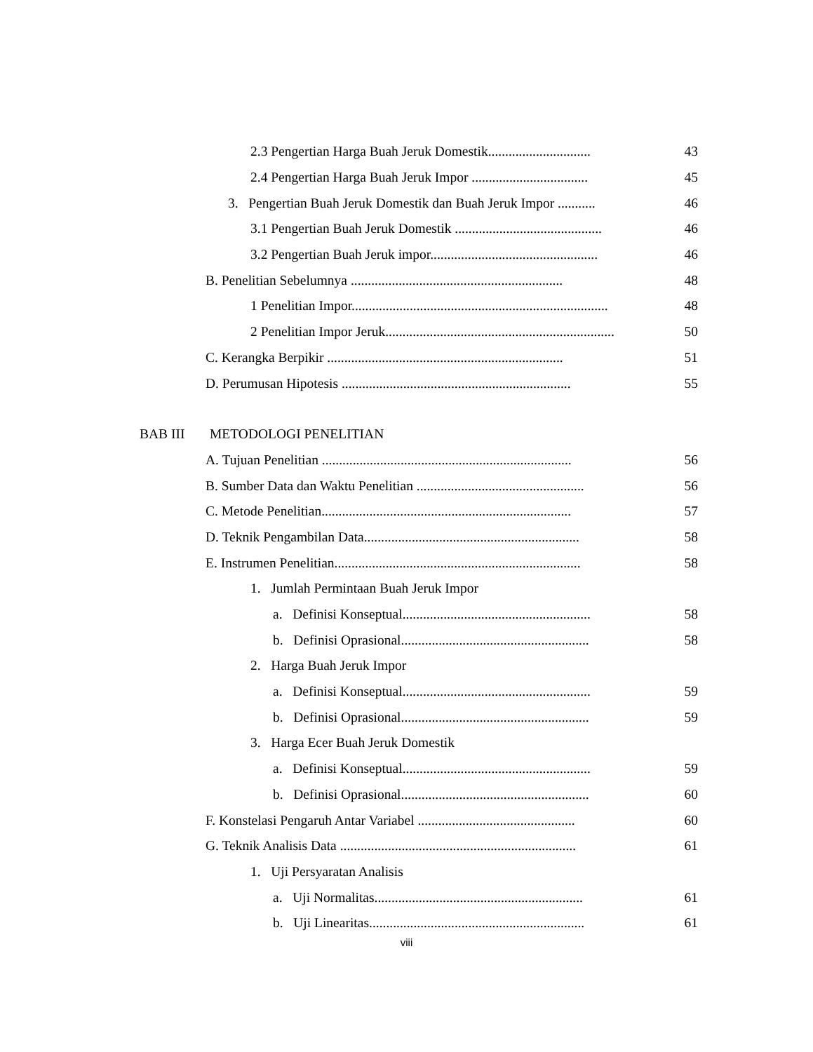2.3 Pengertian Harga Buah Jeruk Domestik.............................. 43
2.4 Pengertian Harga Buah Jeruk Impor .................................. 45
3. Pengertian Buah Jeruk Domestik dan Buah Jeruk Impor ........... 46
3.1 Pengertian Buah Jeruk Domestik ........................................... 46
3.2 Pengertian Buah Jeruk impor................................................. 46
B. Penelitian Sebelumnya .............................................................. 48
1 Penelitian Impor........................................................................... 48
2 Penelitian Impor Jeruk................................................................... 50
C. Kerangka Berpikir ..................................................................... 51
D. Perumusan Hipotesis ................................................................... 55
BAB III METODOLOGI PENELITIAN
A. Tujuan Penelitian ......................................................................... 56
B. Sumber Data dan Waktu Penelitian ................................................. 56
C. Metode Penelitian......................................................................... 57
D. Teknik Pengambilan Data............................................................... 58
E. Instrumen Penelitian........................................................................ 58
1. Jumlah Permintaan Buah Jeruk Impor
a. Definisi Konseptual....................................................... 58
b. Definisi Oprasional....................................................... 58
2. Harga Buah Jeruk Impor
a. Definisi Konseptual....................................................... 59
b. Definisi Oprasional....................................................... 59
3. Harga Ecer Buah Jeruk Domestik
a. Definisi Konseptual....................................................... 59
b. Definisi Oprasional....................................................... 60
F. Konstelasi Pengaruh Antar Variabel .............................................. 60
G. Teknik Analisis Data ..................................................................... 61
1. Uji Persyaratan Analisis
a. Uji Normalitas............................................................. 61
b. Uji Linearitas............................................................... 61
viii